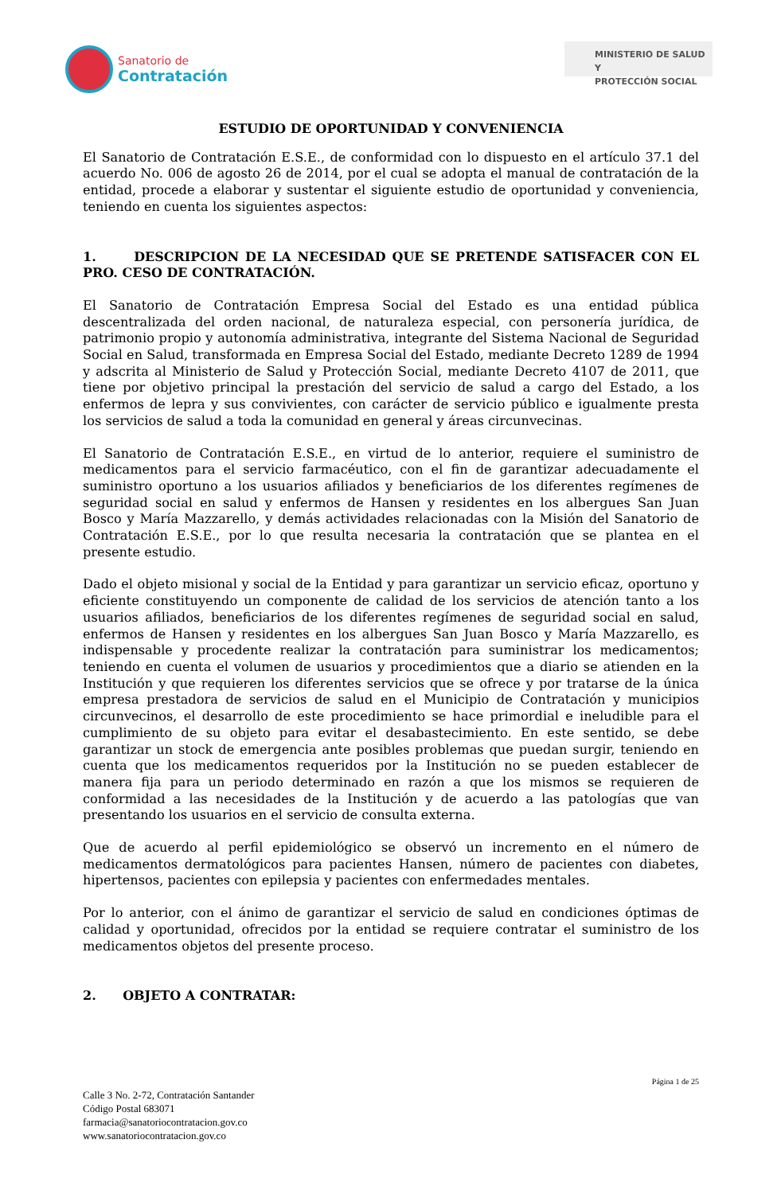Sanatorio de
Contratación
MINISTERIO DE SALUD Y
PROTECCIÓN SOCIAL
ESTUDIO DE OPORTUNIDAD Y CONVENIENCIA
El Sanatorio de Contratación E.S.E., de conformidad con lo dispuesto en el artículo 37.1 del acuerdo No. 006 de agosto 26 de 2014, por el cual se adopta el manual de contratación de la entidad, procede a elaborar y sustentar el siguiente estudio de oportunidad y conveniencia, teniendo en cuenta los siguientes aspectos:
1. DESCRIPCION DE LA NECESIDAD QUE SE PRETENDE SATISFACER CON EL PRO. CESO DE CONTRATACIÓN.
El Sanatorio de Contratación Empresa Social del Estado es una entidad pública descentralizada del orden nacional, de naturaleza especial, con personería jurídica, de patrimonio propio y autonomía administrativa, integrante del Sistema Nacional de Seguridad Social en Salud, transformada en Empresa Social del Estado, mediante Decreto 1289 de 1994 y adscrita al Ministerio de Salud y Protección Social, mediante Decreto 4107 de 2011, que tiene por objetivo principal la prestación del servicio de salud a cargo del Estado, a los enfermos de lepra y sus convivientes, con carácter de servicio público e igualmente presta los servicios de salud a toda la comunidad en general y áreas circunvecinas.
El Sanatorio de Contratación E.S.E., en virtud de lo anterior, requiere el suministro de medicamentos para el servicio farmacéutico, con el fin de garantizar adecuadamente el suministro oportuno a los usuarios afiliados y beneficiarios de los diferentes regímenes de seguridad social en salud y enfermos de Hansen y residentes en los albergues San Juan Bosco y María Mazzarello, y demás actividades relacionadas con la Misión del Sanatorio de Contratación E.S.E., por lo que resulta necesaria la contratación que se plantea en el presente estudio.
Dado el objeto misional y social de la Entidad y para garantizar un servicio eficaz, oportuno y eficiente constituyendo un componente de calidad de los servicios de atención tanto a los usuarios afiliados, beneficiarios de los diferentes regímenes de seguridad social en salud, enfermos de Hansen y residentes en los albergues San Juan Bosco y María Mazzarello, es indispensable y procedente realizar la contratación para suministrar los medicamentos; teniendo en cuenta el volumen de usuarios y procedimientos que a diario se atienden en la Institución y que requieren los diferentes servicios que se ofrece y por tratarse de la única empresa prestadora de servicios de salud en el Municipio de Contratación y municipios circunvecinos, el desarrollo de este procedimiento se hace primordial e ineludible para el cumplimiento de su objeto para evitar el desabastecimiento. En este sentido, se debe garantizar un stock de emergencia ante posibles problemas que puedan surgir, teniendo en cuenta que los medicamentos requeridos por la Institución no se pueden establecer de manera fija para un periodo determinado en razón a que los mismos se requieren de conformidad a las necesidades de la Institución y de acuerdo a las patologías que van presentando los usuarios en el servicio de consulta externa.
Que de acuerdo al perfil epidemiológico se observó un incremento en el número de medicamentos dermatológicos para pacientes Hansen, número de pacientes con diabetes, hipertensos, pacientes con epilepsia y pacientes con enfermedades mentales.
Por lo anterior, con el ánimo de garantizar el servicio de salud en condiciones óptimas de calidad y oportunidad, ofrecidos por la entidad se requiere contratar el suministro de los medicamentos objetos del presente proceso.
2. OBJETO A CONTRATAR:
Página 1 de 25
Calle 3 No. 2-72, Contratación Santander
Código Postal 683071
farmacia@sanatoriocontratacion.gov.co
www.sanatoriocontratacion.gov.co